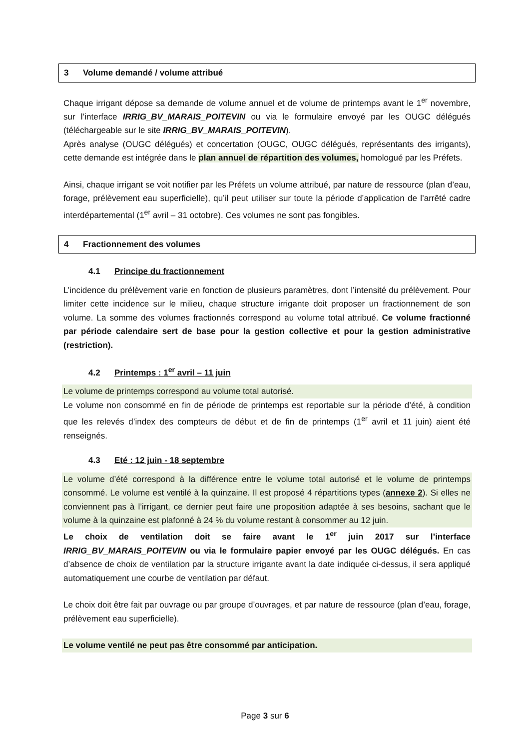3 Volume demandé / volume attribué
Chaque irrigant dépose sa demande de volume annuel et de volume de printemps avant le 1<sup>er</sup> novembre, sur l’interface IRRIG_BV_MARAIS_POITEVIN ou via le formulaire envoyé par les OUGC délégués (téléchargeable sur le site IRRIG_BV_MARAIS_POITEVIN).
Après analyse (OUGC délégués) et concertation (OUGC, OUGC délégués, représentants des irrigants), cette demande est intégrée dans le plan annuel de répartition des volumes, homologué par les Préfets.
Ainsi, chaque irrigant se voit notifier par les Préfets un volume attribué, par nature de ressource (plan d’eau, forage, prélèvement eau superficielle), qu’il peut utiliser sur toute la période d’application de l’arrêté cadre interdépartemental (1<sup>er</sup> avril – 31 octobre). Ces volumes ne sont pas fongibles.
4 Fractionnement des volumes
4.1 Principe du fractionnement
L’incidence du prélèvement varie en fonction de plusieurs paramètres, dont l’intensité du prélèvement. Pour limiter cette incidence sur le milieu, chaque structure irrigante doit proposer un fractionnement de son volume. La somme des volumes fractionnés correspond au volume total attribué. Ce volume fractionné par période calendaire sert de base pour la gestion collective et pour la gestion administrative (restriction).
4.2 Printemps : 1<sup>er</sup> avril – 11 juin
Le volume de printemps correspond au volume total autorisé.
Le volume non consommé en fin de période de printemps est reportable sur la période d’été, à condition que les relevés d’index des compteurs de début et de fin de printemps (1<sup>er</sup> avril et 11 juin) aient été renseignés.
4.3 Eté : 12 juin - 18 septembre
Le volume d’été correspond à la différence entre le volume total autorisé et le volume de printemps consommé. Le volume est ventilé à la quinzaine. Il est proposé 4 répartitions types (annexe 2). Si elles ne conviennent pas à l’irrigant, ce dernier peut faire une proposition adaptée à ses besoins, sachant que le volume à la quinzaine est plafonné à 24 % du volume restant à consommer au 12 juin.
Le choix de ventilation doit se faire avant le 1<sup>er</sup> juin 2017 sur l’interface IRRIG_BV_MARAIS_POITEVIN ou via le formulaire papier envoyé par les OUGC délégués. En cas d’absence de choix de ventilation par la structure irrigante avant la date indiquée ci-dessus, il sera appliqué automatiquement une courbe de ventilation par défaut.
Le choix doit être fait par ouvrage ou par groupe d’ouvrages, et par nature de ressource (plan d’eau, forage, prélèvement eau superficielle).
Le volume ventilé ne peut pas être consommé par anticipation.
Page 3 sur 6